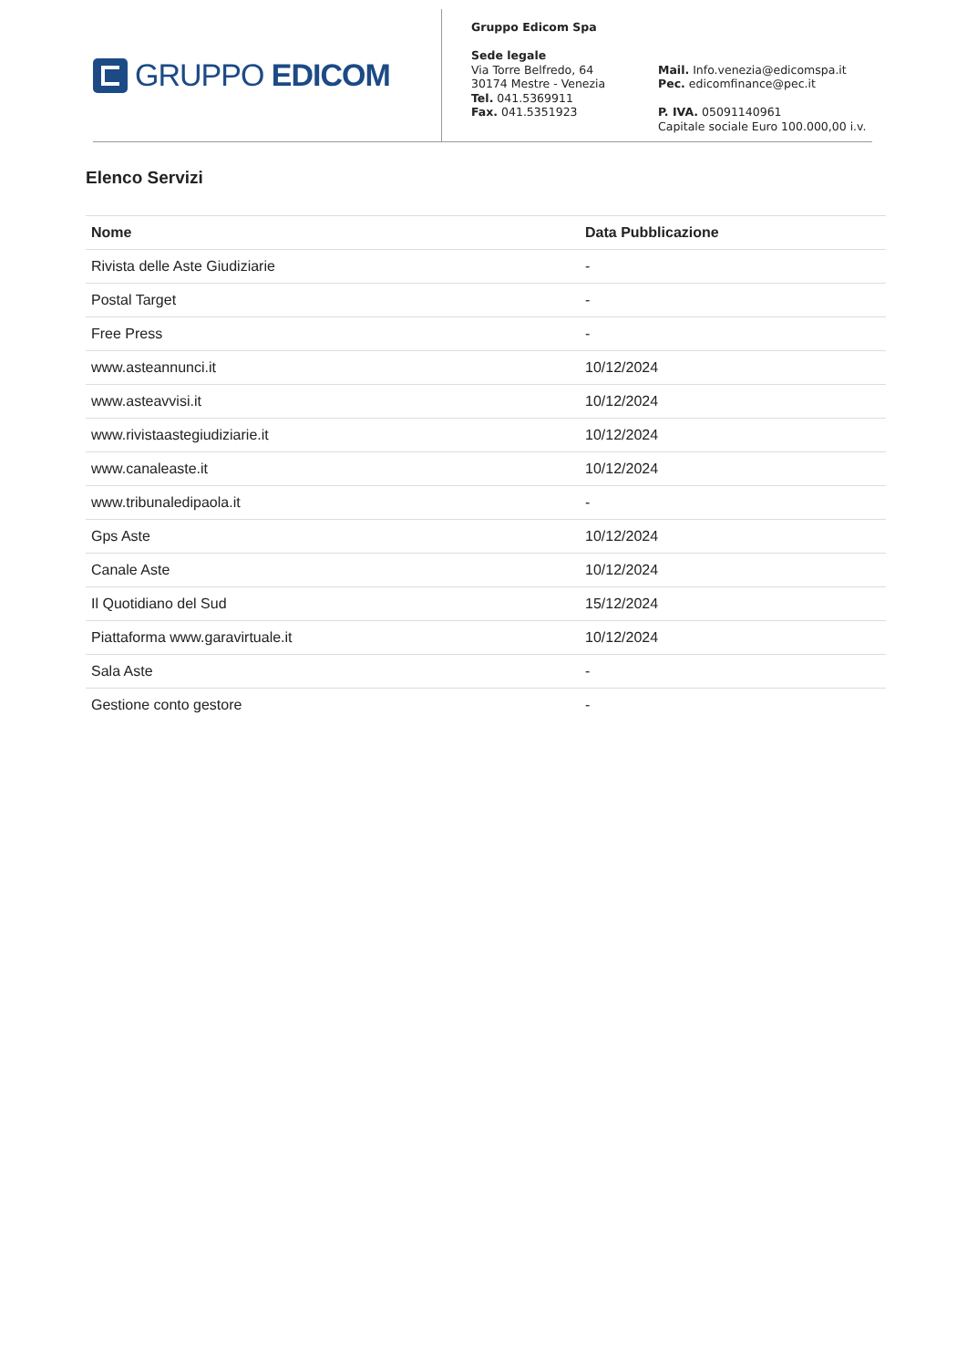GRUPPO EDICOM
Gruppo Edicom Spa
Sede legale
Via Torre Belfredo, 64
30174 Mestre - Venezia
Tel. 041.5369911
Fax. 041.5351923
Mail. Info.venezia@edicomspa.it
Pec. edicomfinance@pec.it
P. IVA. 05091140961
Capitale sociale Euro 100.000,00 i.v.
Elenco Servizi
| Nome | Data Pubblicazione |
| --- | --- |
| Rivista delle Aste Giudiziarie | - |
| Postal Target | - |
| Free Press | - |
| www.asteannunci.it | 10/12/2024 |
| www.asteavvisi.it | 10/12/2024 |
| www.rivistaastegiudiziarie.it | 10/12/2024 |
| www.canaleaste.it | 10/12/2024 |
| www.tribunaledipaola.it | - |
| Gps Aste | 10/12/2024 |
| Canale Aste | 10/12/2024 |
| Il Quotidiano del Sud | 15/12/2024 |
| Piattaforma www.garavirtuale.it | 10/12/2024 |
| Sala Aste | - |
| Gestione conto gestore | - |